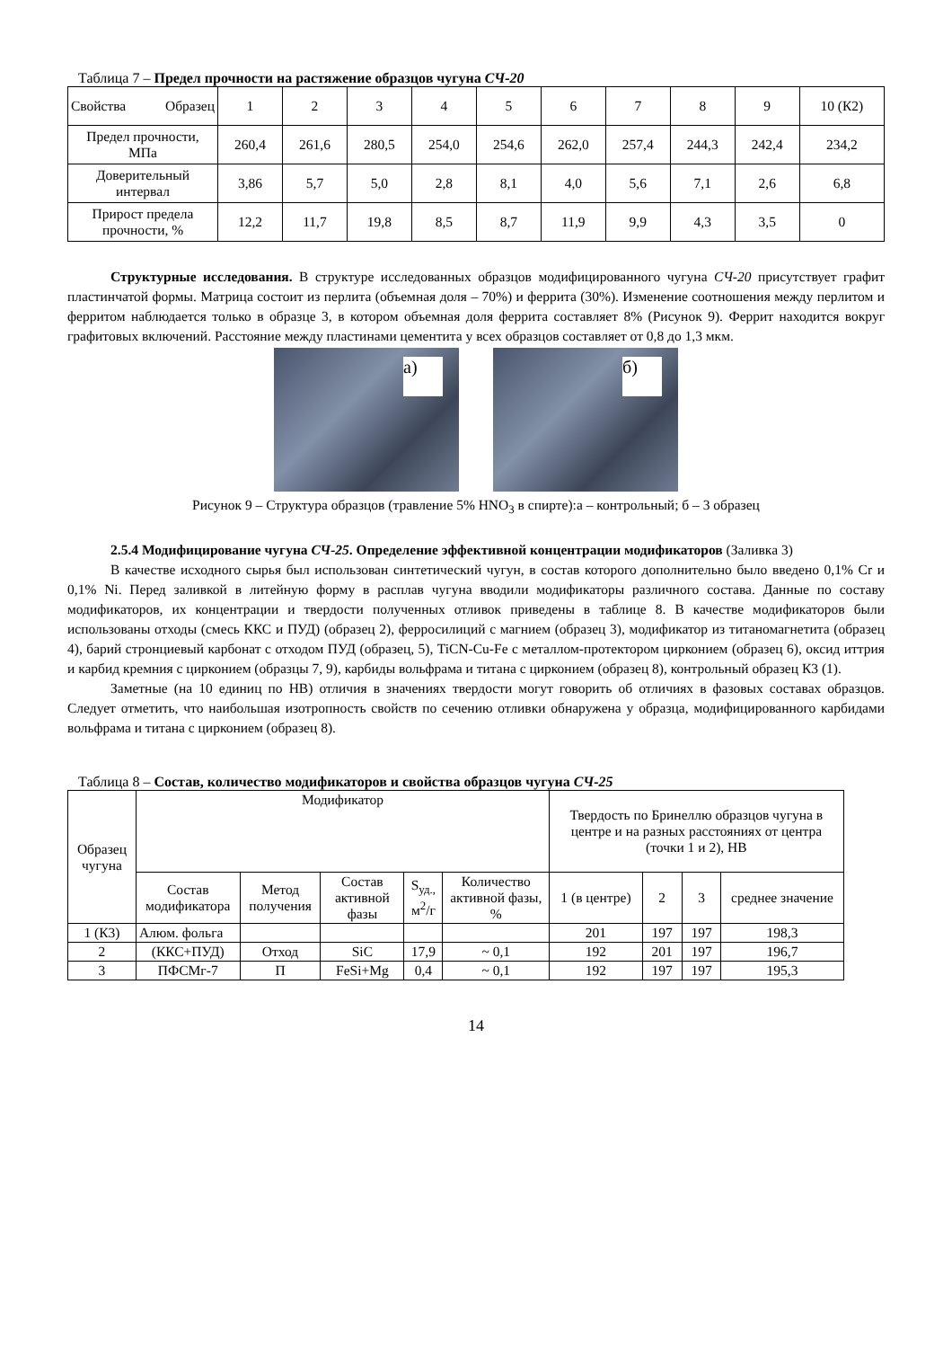Таблица 7 – Предел прочности на растяжение образцов чугуна СЧ-20
| Свойства Образец | 1 | 2 | 3 | 4 | 5 | 6 | 7 | 8 | 9 | 10 (К2) |
| Предел прочности, МПа | 260,4 | 261,6 | 280,5 | 254,0 | 254,6 | 262,0 | 257,4 | 244,3 | 242,4 | 234,2 |
| Доверительный интервал | 3,86 | 5,7 | 5,0 | 2,8 | 8,1 | 4,0 | 5,6 | 7,1 | 2,6 | 6,8 |
| Прирост предела прочности, % | 12,2 | 11,7 | 19,8 | 8,5 | 8,7 | 11,9 | 9,9 | 4,3 | 3,5 | 0 |
Структурные исследования. В структуре исследованных образцов модифицированного чугуна СЧ-20 присутствует графит пластинчатой формы. Матрица состоит из перлита (объемная доля – 70%) и феррита (30%). Изменение соотношения между перлитом и ферритом наблюдается только в образце 3, в котором объемная доля феррита составляет 8% (Рисунок 9). Феррит находится вокруг графитовых включений. Расстояние между пластинами цементита у всех образцов составляет от 0,8 до 1,3 мкм.
а)
б)
Рисунок 9 – Структура образцов (травление 5% HNO<sub>3</sub> в спирте):а – контрольный; б – 3 образец
2.5.4 Модифицирование чугуна СЧ-25. Определение эффективной концентрации модификаторов (Заливка 3)
В качестве исходного сырья был использован синтетический чугун, в состав которого дополнительно было введено 0,1% Cr и 0,1% Ni. Перед заливкой в литейную форму в расплав чугуна вводили модификаторы различного состава. Данные по составу модификаторов, их концентрации и твердости полученных отливок приведены в таблице 8. В качестве модификаторов были использованы отходы (смесь ККС и ПУД) (образец 2), ферросилиций с магнием (образец 3), модификатор из титаномагнетита (образец 4), барий стронциевый карбонат с отходом ПУД (образец, 5), TiCN-Cu-Fe с металлом-протектором цирконием (образец 6), оксид иттрия и карбид кремния с цирконием (образцы 7, 9), карбиды вольфрама и титана с цирконием (образец 8), контрольный образец К3 (1).
Заметные (на 10 единиц по НВ) отличия в значениях твердости могут говорить об отличиях в фазовых составах образцов. Следует отметить, что наибольшая изотропность свойств по сечению отливки обнаружена у образца, модифицированного карбидами вольфрама и титана с цирконием (образец 8).
Таблица 8 – Состав, количество модификаторов и свойства образцов чугуна СЧ-25
| Образец чугуна | Модификатор | | | | | Твердость по Бринеллю образцов чугуна в центре и на разных расстояниях от центра (точки 1 и 2), НВ | | | |
| | Состав модификатора | Метод получения | Состав активной фазы | S<sub>уд.,</sub> м<sup>2</sup>/г | Количество активной фазы, % | 1 (в центре) | 2 | 3 | среднее значение |
| 1 (К3) | Алюм. фольга | | | | | 201 | 197 | 197 | 198,3 |
| 2 | (ККС+ПУД) | Отход | SiC | 17,9 | ~ 0,1 | 192 | 201 | 197 | 196,7 |
| 3 | ПФСМг-7 | П | FeSi+Mg | 0,4 | ~ 0,1 | 192 | 197 | 197 | 195,3 |
14